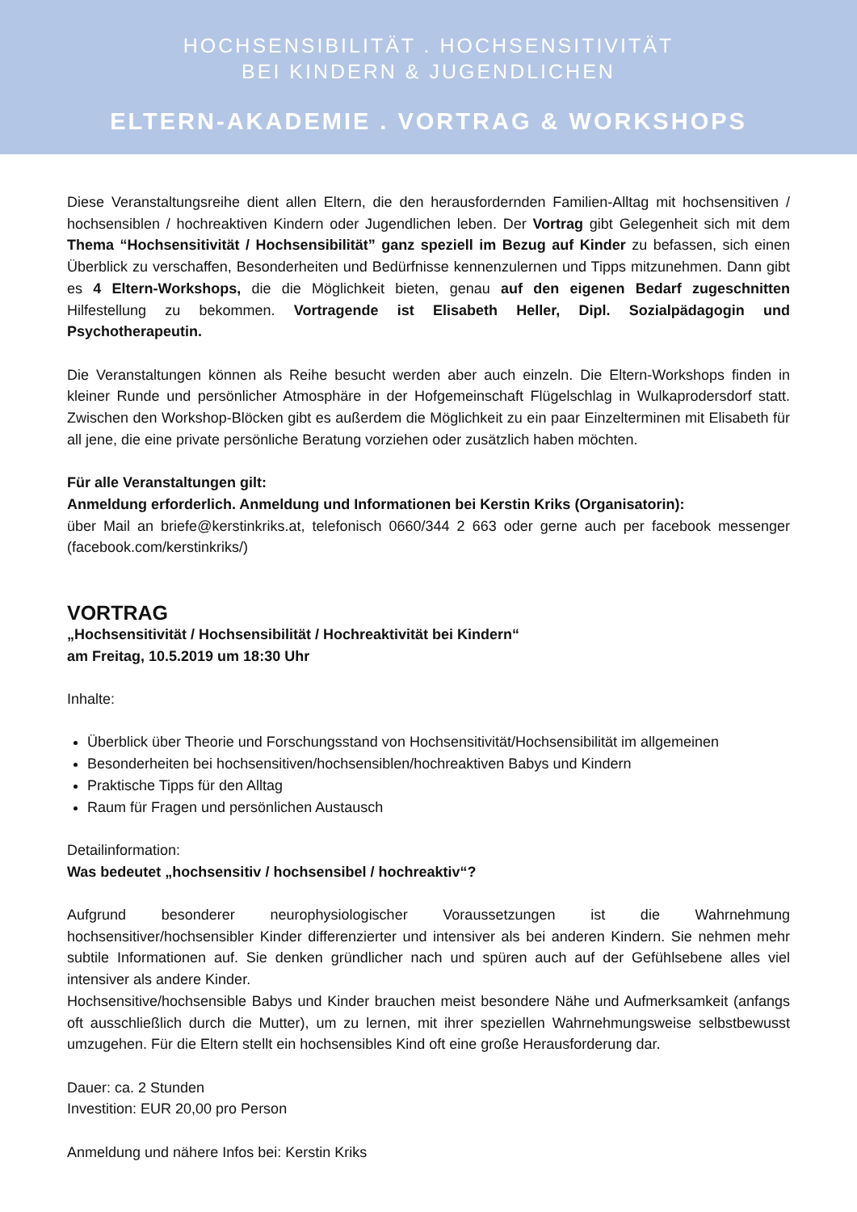HOCHSENSIBILITÄT . HOCHSENSITIVITÄT
BEI KINDERN & JUGENDLICHEN
ELTERN-AKADEMIE . VORTRAG & WORKSHOPS
Diese Veranstaltungsreihe dient allen Eltern, die den herausfordernden Familien-Alltag mit hochsensitiven / hochsensiblen / hochreaktiven Kindern oder Jugendlichen leben. Der Vortrag gibt Gelegenheit sich mit dem Thema “Hochsensitivität / Hochsensibilität” ganz speziell im Bezug auf Kinder zu befassen, sich einen Überblick zu verschaffen, Besonderheiten und Bedürfnisse kennenzulernen und Tipps mitzunehmen. Dann gibt es 4 Eltern-Workshops, die die Möglichkeit bieten, genau auf den eigenen Bedarf zugeschnitten Hilfestellung zu bekommen. Vortragende ist Elisabeth Heller, Dipl. Sozialpädagogin und Psychotherapeutin.
Die Veranstaltungen können als Reihe besucht werden aber auch einzeln. Die Eltern-Workshops finden in kleiner Runde und persönlicher Atmosphäre in der Hofgemeinschaft Flügelschlag in Wulkaprodersdorf statt. Zwischen den Workshop-Blöcken gibt es außerdem die Möglichkeit zu ein paar Einzelterminen mit Elisabeth für all jene, die eine private persönliche Beratung vorziehen oder zusätzlich haben möchten.
Für alle Veranstaltungen gilt:
Anmeldung erforderlich. Anmeldung und Informationen bei Kerstin Kriks (Organisatorin):
über Mail an briefe@kerstinkriks.at, telefonisch 0660/344 2 663 oder gerne auch per facebook messenger (facebook.com/kerstinkriks/)
VORTRAG
„Hochsensitivität / Hochsensibilität / Hochreaktivität bei Kindern“
am Freitag, 10.5.2019 um 18:30 Uhr
Inhalte:
Überblick über Theorie und Forschungsstand von Hochsensitivität/Hochsensibilität im allgemeinen
Besonderheiten bei hochsensitiven/hochsensiblen/hochreaktiven Babys und Kindern
Praktische Tipps für den Alltag
Raum für Fragen und persönlichen Austausch
Detailinformation:
Was bedeutet „hochsensitiv / hochsensibel / hochreaktiv“?
Aufgrund besonderer neurophysiologischer Voraussetzungen ist die Wahrnehmung hochsensitiver/hochsensibler Kinder differenzierter und intensiver als bei anderen Kindern. Sie nehmen mehr subtile Informationen auf. Sie denken gründlicher nach und spüren auch auf der Gefühlsebene alles viel intensiver als andere Kinder.
Hochsensitive/hochsensible Babys und Kinder brauchen meist besondere Nähe und Aufmerksamkeit (anfangs oft ausschließlich durch die Mutter), um zu lernen, mit ihrer speziellen Wahrnehmungsweise selbstbewusst umzugehen. Für die Eltern stellt ein hochsensibles Kind oft eine große Herausforderung dar.
Dauer: ca. 2 Stunden
Investition: EUR 20,00 pro Person
Anmeldung und nähere Infos bei: Kerstin Kriks